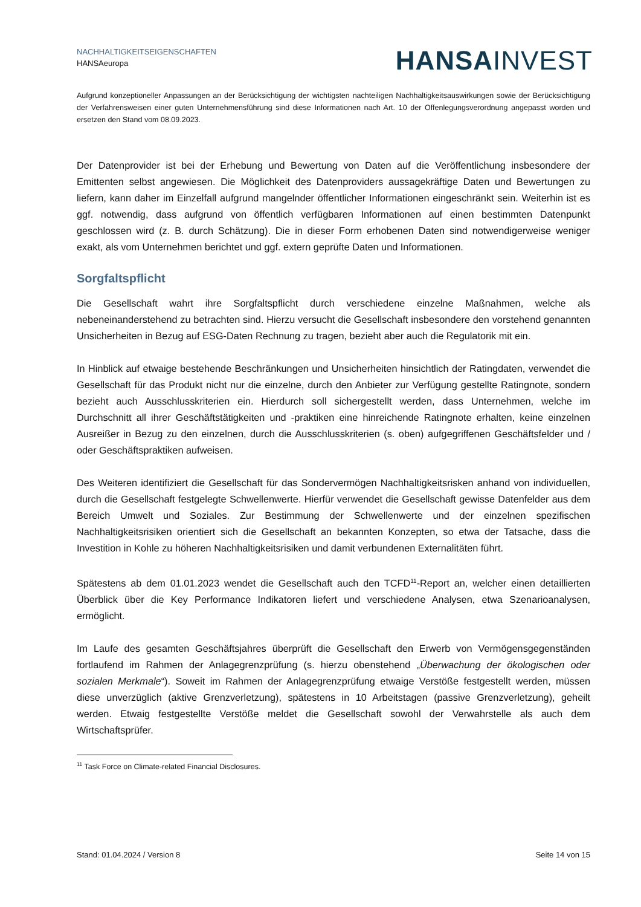NACHHALTIGKEITSEIGENSCHAFTEN
HANSAeuropa
HANSA INVEST
Aufgrund konzeptioneller Anpassungen an der Berücksichtigung der wichtigsten nachteiligen Nachhaltigkeitsauswirkungen sowie der Berücksichtigung der Verfahrensweisen einer guten Unternehmensführung sind diese Informationen nach Art. 10 der Offenlegungsverordnung angepasst worden und ersetzen den Stand vom 08.09.2023.
Der Datenprovider ist bei der Erhebung und Bewertung von Daten auf die Veröffentlichung insbesondere der Emittenten selbst angewiesen. Die Möglichkeit des Datenproviders aussagekräftige Daten und Bewertungen zu liefern, kann daher im Einzelfall aufgrund mangelnder öffentlicher Informationen eingeschränkt sein. Weiterhin ist es ggf. notwendig, dass aufgrund von öffentlich verfügbaren Informationen auf einen bestimmten Datenpunkt geschlossen wird (z. B. durch Schätzung). Die in dieser Form erhobenen Daten sind notwendigerweise weniger exakt, als vom Unternehmen berichtet und ggf. extern geprüfte Daten und Informationen.
Sorgfaltspflicht
Die Gesellschaft wahrt ihre Sorgfaltspflicht durch verschiedene einzelne Maßnahmen, welche als nebeneinanderstehend zu betrachten sind. Hierzu versucht die Gesellschaft insbesondere den vorstehend genannten Unsicherheiten in Bezug auf ESG-Daten Rechnung zu tragen, bezieht aber auch die Regulatorik mit ein.
In Hinblick auf etwaige bestehende Beschränkungen und Unsicherheiten hinsichtlich der Ratingdaten, verwendet die Gesellschaft für das Produkt nicht nur die einzelne, durch den Anbieter zur Verfügung gestellte Ratingnote, sondern bezieht auch Ausschlusskriterien ein. Hierdurch soll sichergestellt werden, dass Unternehmen, welche im Durchschnitt all ihrer Geschäftstätigkeiten und -praktiken eine hinreichende Ratingnote erhalten, keine einzelnen Ausreißer in Bezug zu den einzelnen, durch die Ausschlusskriterien (s. oben) aufgegriffenen Geschäftsfelder und / oder Geschäftspraktiken aufweisen.
Des Weiteren identifiziert die Gesellschaft für das Sondervermögen Nachhaltigkeitsrisken anhand von individuellen, durch die Gesellschaft festgelegte Schwellenwerte. Hierfür verwendet die Gesellschaft gewisse Datenfelder aus dem Bereich Umwelt und Soziales. Zur Bestimmung der Schwellenwerte und der einzelnen spezifischen Nachhaltigkeitsrisiken orientiert sich die Gesellschaft an bekannten Konzepten, so etwa der Tatsache, dass die Investition in Kohle zu höheren Nachhaltigkeitsrisiken und damit verbundenen Externalitäten führt.
Spätestens ab dem 01.01.2023 wendet die Gesellschaft auch den TCFD<sup>11</sup>-Report an, welcher einen detaillierten Überblick über die Key Performance Indikatoren liefert und verschiedene Analysen, etwa Szenarioanalysen, ermöglicht.
Im Laufe des gesamten Geschäftsjahres überprüft die Gesellschaft den Erwerb von Vermögensgegenständen fortlaufend im Rahmen der Anlagegrenzprüfung (s. hierzu obenstehend „Überwachung der ökologischen oder sozialen Merkmale“). Soweit im Rahmen der Anlagegrenzprüfung etwaige Verstöße festgestellt werden, müssen diese unverzüglich (aktive Grenzverletzung), spätestens in 10 Arbeitstagen (passive Grenzverletzung), geheilt werden. Etwaig festgestellte Verstöße meldet die Gesellschaft sowohl der Verwahrstelle als auch dem Wirtschaftsprüfer.
<sup>11</sup> Task Force on Climate-related Financial Disclosures.
Stand: 01.04.2024 / Version 8 Seite 14 von 15